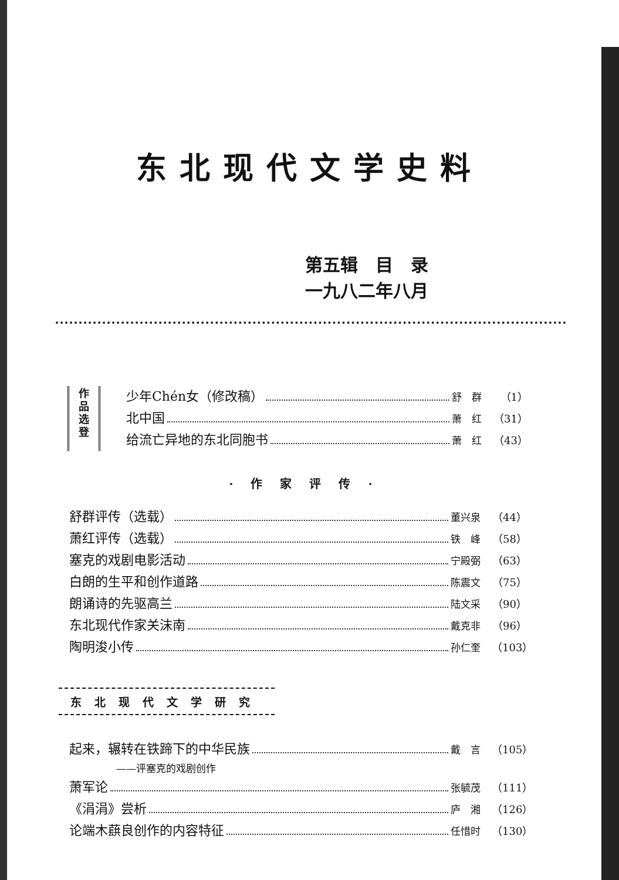东北现代文学史料
第五辑　目　录
一九八二年八月
作
品
选
登
少年Chén女（修改稿） 舒　群 （1）
北中国 萧　红 （31）
给流亡异地的东北同胞书 萧　红 （43）
·作家评传·
舒群评传（选载） 董兴泉 （44）
萧红评传（选载） 铁　峰 （58）
塞克的戏剧电影活动 宁殿弼 （63）
白朗的生平和创作道路 陈震文 （75）
朗诵诗的先驱高兰 陆文采 （90）
东北现代作家关沫南 戴克非 （96）
陶明浚小传 孙仁奎 （103）
东北现代文学研究
起来，辗转在铁蹄下的中华民族 戴　言 （105）
——评塞克的戏剧创作
萧军论 张毓茂 （111）
《涓涓》尝析 庐　湘 （126）
论端木蕻良创作的内容特征 任惜时 （130）